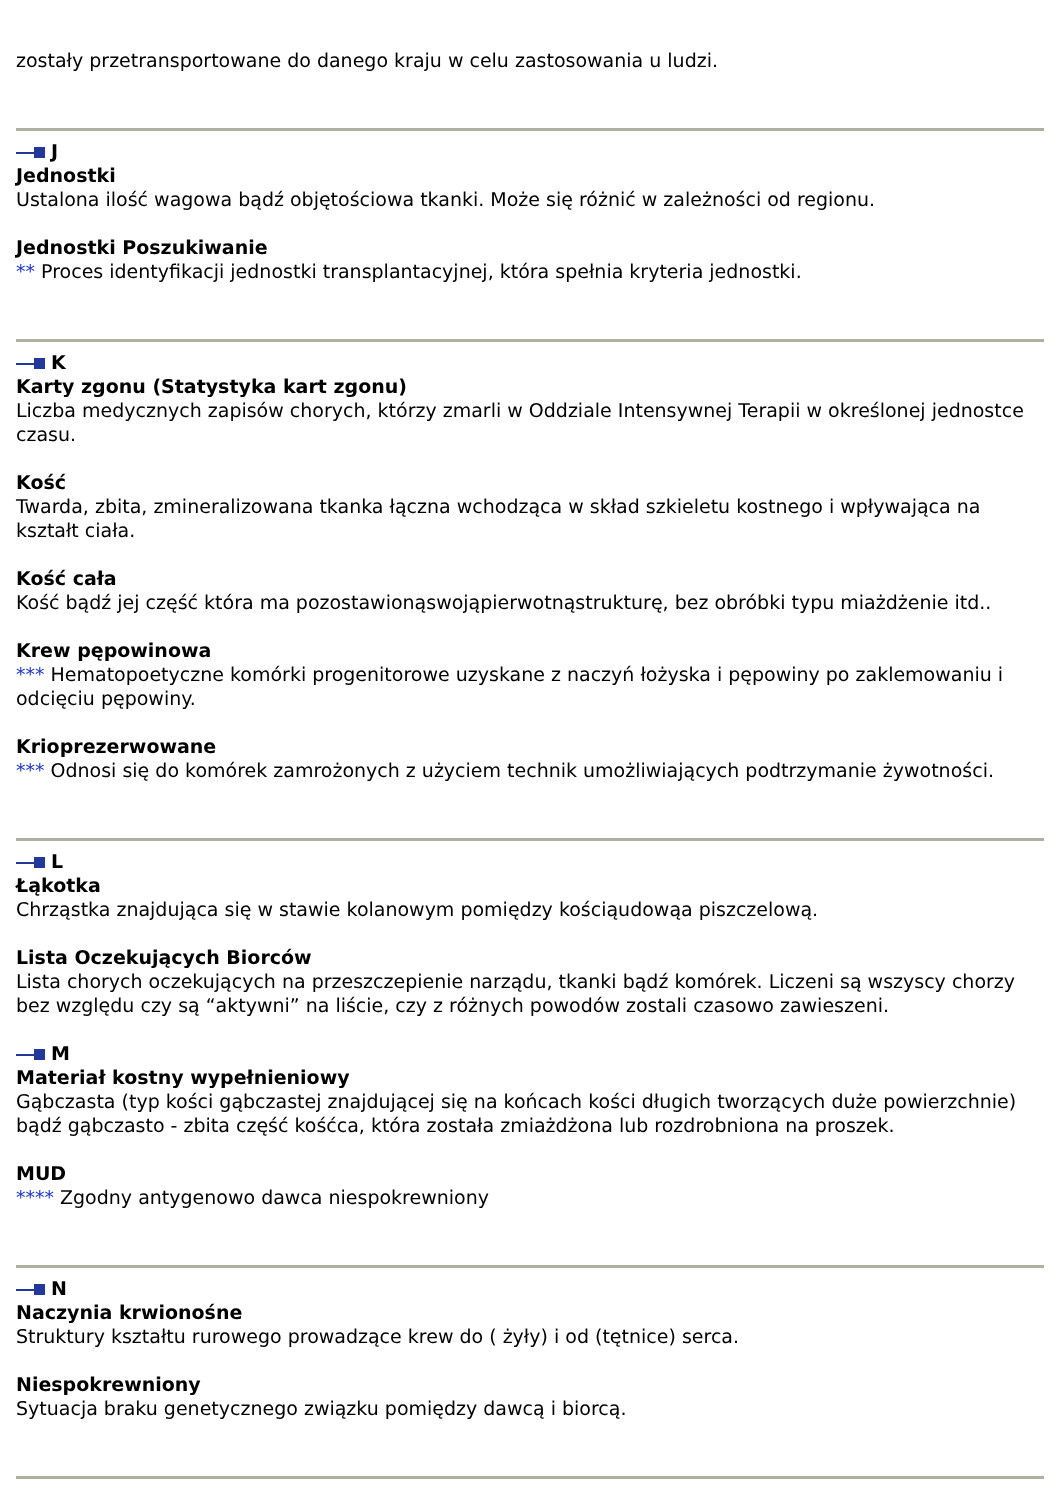zostały przetransportowane do danego kraju w celu zastosowania u ludzi.
J
Jednostki
Ustalona ilość wagowa bądź objętościowa tkanki. Może się różnić w zależności od regionu.
Jednostki Poszukiwanie
** Proces identyfikacji jednostki transplantacyjnej, która spełnia kryteria jednostki.
K
Karty zgonu (Statystyka kart zgonu)
Liczba medycznych zapisów chorych, którzy zmarli w Oddziale Intensywnej Terapii w określonej jednostce czasu.
Kość
Twarda, zbita, zmineralizowana tkanka łączna wchodząca w skład szkieletu kostnego i wpływająca na kształt ciała.
Kość cała
Kość bądź jej część która ma pozostawionąswojąpierwotnąstrukturę, bez obróbki typu miażdżenie itd..
Krew pępowinowa
*** Hematopoetyczne komórki progenitorowe uzyskane z naczyń łożyska i pępowiny po zaklemowaniu i odcięciu pępowiny.
Krioprezerwowane
*** Odnosi się do komórek zamrożonych z użyciem technik umożliwiających podtrzymanie żywotności.
L
Łąkotka
Chrząstka znajdująca się w stawie kolanowym pomiędzy kościąudowąa piszczelową.
Lista Oczekujących Biorców
Lista chorych oczekujących na przeszczepienie narządu, tkanki bądź komórek. Liczeni są wszyscy chorzy bez względu czy są “aktywni” na liście, czy z różnych powodów zostali czasowo zawieszeni.
M
Materiał kostny wypełnieniowy
Gąbczasta (typ kości gąbczastej znajdującej się na końcach kości długich tworzących duże powierzchnie) bądź gąbczasto - zbita część kośćca, która została zmiażdżona lub rozdrobniona na proszek.
MUD
**** Zgodny antygenowo dawca niespokrewniony
N
Naczynia krwionośne
Struktury kształtu rurowego prowadzące krew do ( żyły) i od (tętnice) serca.
Niespokrewniony
Sytuacja braku genetycznego związku pomiędzy dawcą i biorcą.